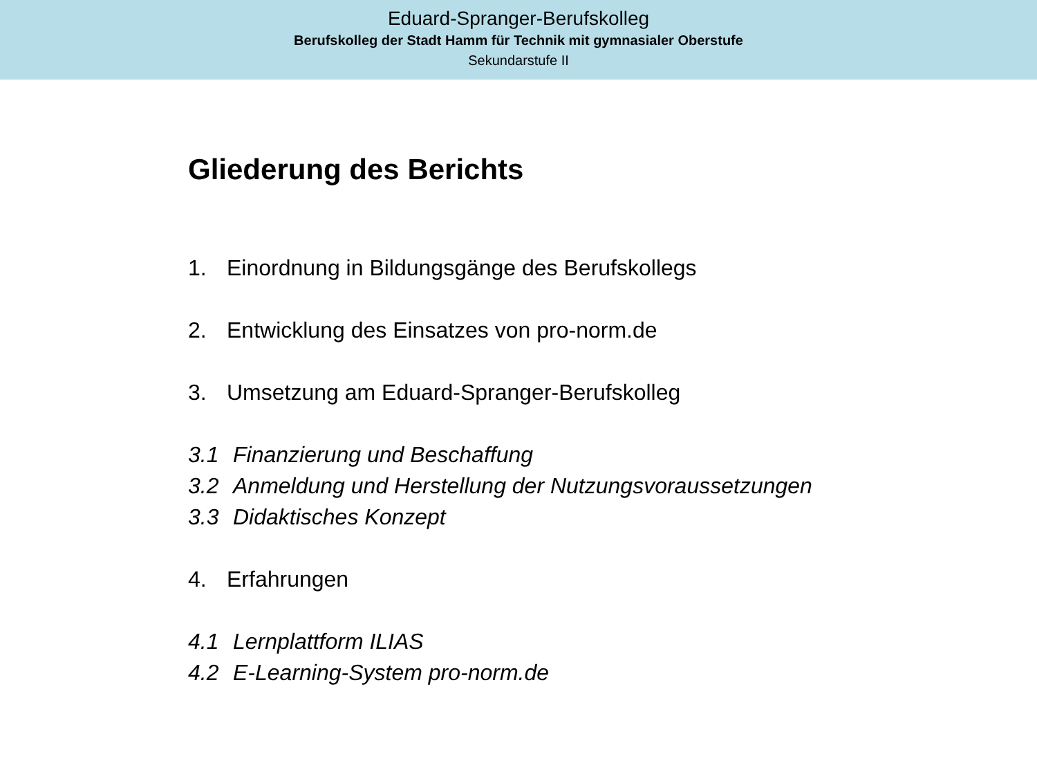Eduard-Spranger-Berufskolleg
Berufskolleg der Stadt Hamm für Technik mit gymnasialer Oberstufe
Sekundarstufe II
Gliederung des Berichts
1. Einordnung in Bildungsgänge des Berufskollegs
2. Entwicklung des Einsatzes von pro-norm.de
3. Umsetzung am Eduard-Spranger-Berufskolleg
3.1 Finanzierung und Beschaffung
3.2 Anmeldung und Herstellung der Nutzungsvoraussetzungen
3.3 Didaktisches Konzept
4. Erfahrungen
4.1 Lernplattform ILIAS
4.2 E-Learning-System pro-norm.de